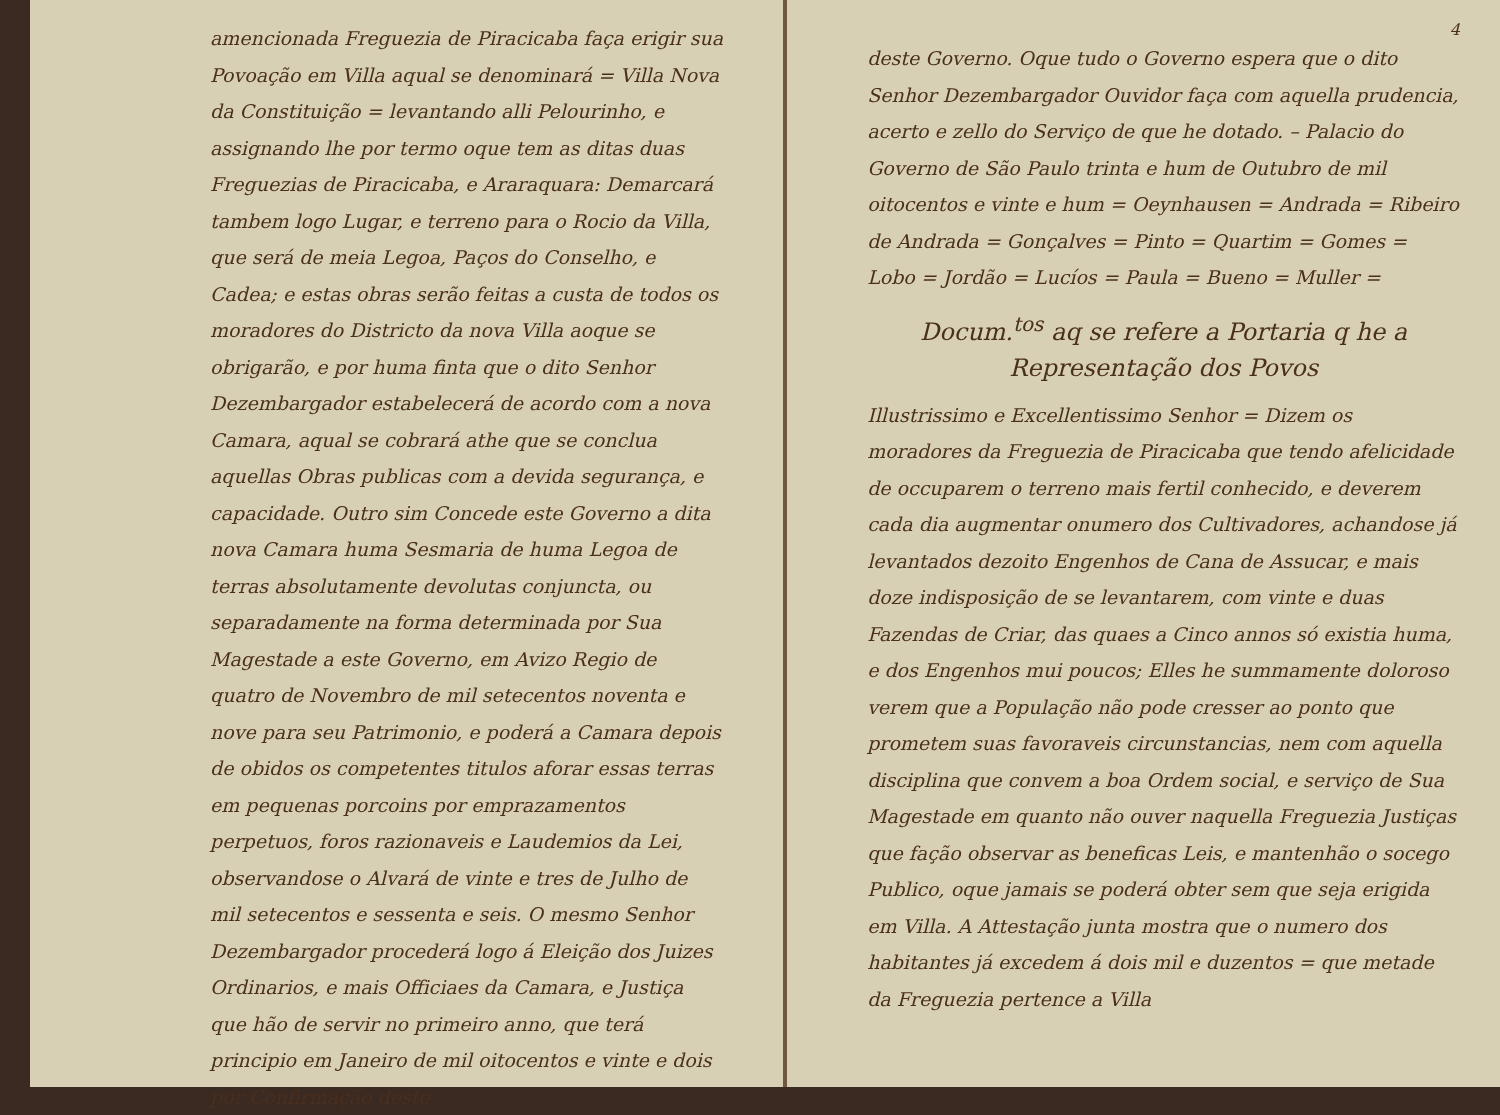amencionada Freguezia de Piracicaba faça erigir sua Povoação em Villa aqual se denominará = Villa Nova da Constituição = levantando alli Pelourinho, e assignando lhe por termo oque tem as ditas duas Freguezias de Piracicaba, e Araraquara: Demarcará tambem logo Lugar, e terreno para o Rocio da Villa, que será de meia Legoa, Paços do Conselho, e Cadea; e estas obras serão feitas a custa de todos os moradores do Districto da nova Villa aoque se obrigarão, e por huma finta que o dito Senhor Dezembargador estabelecerá de acordo com a nova Camara, aqual se cobrará athe que se conclua aquellas Obras publicas com a devida segurança, e capacidade. Outro sim Concede este Governo a dita nova Camara huma Sesmaria de huma Legoa de terras absolutamente devolutas conjuncta, ou separadamente na forma determinada por Sua Magestade a este Governo, em Avizo Regio de quatro de Novembro de mil setecentos noventa e nove para seu Patrimonio, e poderá a Camara depois de obidos os competentes titulos aforar essas terras em pequenas porcoins por emprazamentos perpetuos, foros razionaveis e Laudemios da Lei, observandose o Alvará de vinte e tres de Julho de mil setecentos e sessenta e seis. O mesmo Senhor Dezembargador procederá logo á Eleição dos Juizes Ordinarios, e mais Officiaes da Camara, e Justiça que hão de servir no primeiro anno, que terá principio em Janeiro de mil oitocentos e vinte e dois por Confirmação deste
4
deste Governo. Oque tudo o Governo espera que o dito Senhor Dezembargador Ouvidor faça com aquella prudencia, acerto e zello do Serviço de que he dotado. – Palacio do Governo de São Paulo trinta e hum de Outubro de mil oitocentos e vinte e hum = Oeynhausen = Andrada = Ribeiro de Andrada = Gonçalves = Pinto = Quartim = Gomes = Lobo = Jordão = Lucíos = Paula = Bueno = Muller =
Docum.<sup>tos</sup> aq se refere a Portaria q he a Representação dos Povos
Illustrissimo e Excellentissimo Senhor = Dizem os moradores da Freguezia de Piracicaba que tendo afelicidade de occuparem o terreno mais fertil conhecido, e deverem cada dia augmentar onumero dos Cultivadores, achandose já levantados dezoito Engenhos de Cana de Assucar, e mais doze indisposição de se levantarem, com vinte e duas Fazendas de Criar, das quaes a Cinco annos só existia huma, e dos Engenhos mui poucos; Elles he summamente doloroso verem que a População não pode cresser ao ponto que prometem suas favoraveis circunstancias, nem com aquella disciplina que convem a boa Ordem social, e serviço de Sua Magestade em quanto não ouver naquella Freguezia Justiças que fação observar as beneficas Leis, e mantenhão o socego Publico, oque jamais se poderá obter sem que seja erigida em Villa. A Attestação junta mostra que o numero dos habitantes já excedem á dois mil e duzentos = que metade da Freguezia pertence a Villa